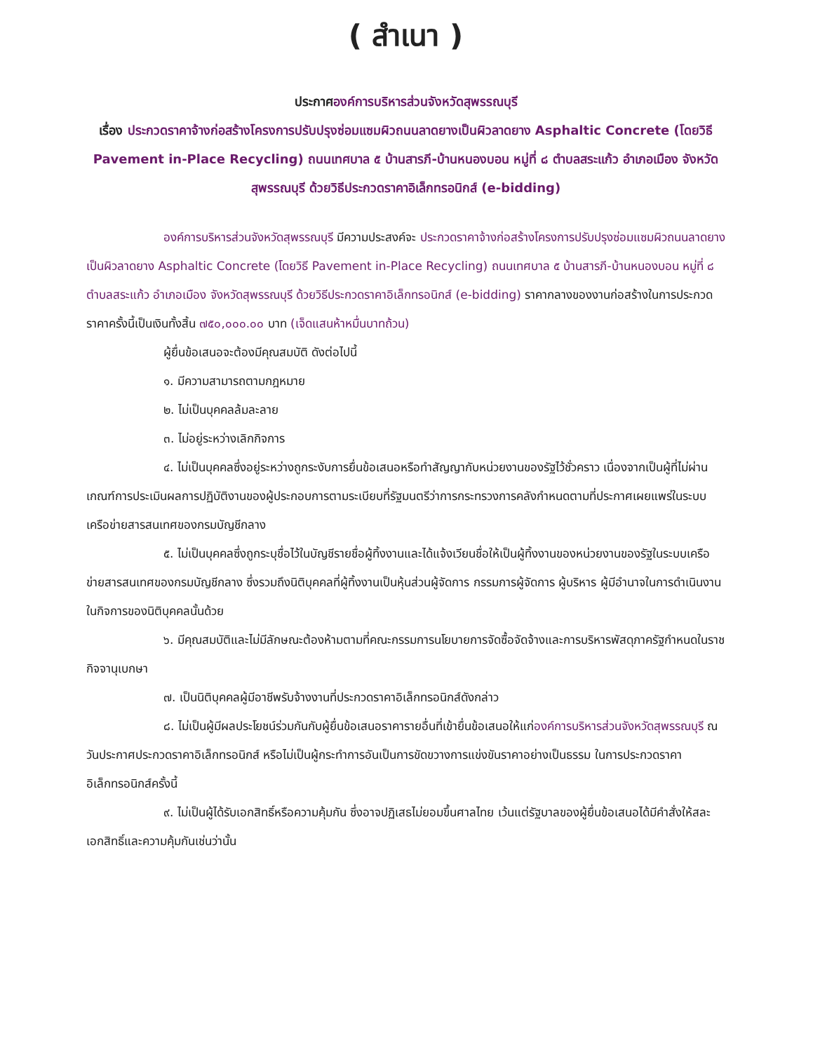( สำเนา )
ประกาศองค์การบริหารส่วนจังหวัดสุพรรณบุรี
เรื่อง ประกวดราคาจ้างก่อสร้างโครงการปรับปรุงซ่อมแซมผิวถนนลาดยางเป็นผิวลาดยาง Asphaltic Concrete (โดยวิธี Pavement in-Place Recycling) ถนนเทศบาล ๕ บ้านสารภี-บ้านหนองบอน หมู่ที่ ๘ ตำบลสระแก้ว อำเภอเมือง จังหวัดสุพรรณบุรี ด้วยวิธีประกวดราคาอิเล็กทรอนิกส์ (e-bidding)
องค์การบริหารส่วนจังหวัดสุพรรณบุรี มีความประสงค์จะ ประกวดราคาจ้างก่อสร้างโครงการปรับปรุงซ่อมแซมผิวถนนลาดยางเป็นผิวลาดยาง Asphaltic Concrete (โดยวิธี Pavement in-Place Recycling) ถนนเทศบาล ๕ บ้านสารภี-บ้านหนองบอน หมู่ที่ ๘ ตำบลสระแก้ว อำเภอเมือง จังหวัดสุพรรณบุรี ด้วยวิธีประกวดราคาอิเล็กทรอนิกส์ (e-bidding) ราคากลางของงานก่อสร้างในการประกวดราคาครั้งนี้เป็นเงินทั้งสิ้น ๗๕๐,๐๐๐.๐๐ บาท (เจ็ดแสนห้าหมื่นบาทถ้วน)
ผู้ยื่นข้อเสนอจะต้องมีคุณสมบัติ ดังต่อไปนี้
๑. มีความสามารถตามกฎหมาย
๒. ไม่เป็นบุคคลล้มละลาย
๓. ไม่อยู่ระหว่างเลิกกิจการ
๔. ไม่เป็นบุคคลซึ่งอยู่ระหว่างถูกระงับการยื่นข้อเสนอหรือทำสัญญากับหน่วยงานของรัฐไว้ชั่วคราว เนื่องจากเป็นผู้ที่ไม่ผ่านเกณฑ์การประเมินผลการปฏิบัติงานของผู้ประกอบการตามระเบียบที่รัฐมนตรีว่าการกระทรวงการคลังกำหนดตามที่ประกาศเผยแพร่ในระบบเครือข่ายสารสนเทศของกรมบัญชีกลาง
๕. ไม่เป็นบุคคลซึ่งถูกระบุชื่อไว้ในบัญชีรายชื่อผู้ทิ้งงานและได้แจ้งเวียนชื่อให้เป็นผู้ทิ้งงานของหน่วยงานของรัฐในระบบเครือข่ายสารสนเทศของกรมบัญชีกลาง ซึ่งรวมถึงนิติบุคคลที่ผู้ทิ้งงานเป็นหุ้นส่วนผู้จัดการ กรรมการผู้จัดการ ผู้บริหาร ผู้มีอำนาจในการดำเนินงานในกิจการของนิติบุคคลนั้นด้วย
๖. มีคุณสมบัติและไม่มีลักษณะต้องห้ามตามที่คณะกรรมการนโยบายการจัดซื้อจัดจ้างและการบริหารพัสดุภาครัฐกำหนดในราชกิจจานุเบกษา
๗. เป็นนิติบุคคลผู้มีอาชีพรับจ้างงานที่ประกวดราคาอิเล็กทรอนิกส์ดังกล่าว
๘. ไม่เป็นผู้มีผลประโยชน์ร่วมกันกับผู้ยื่นข้อเสนอราคารายอื่นที่เข้ายื่นข้อเสนอให้แก่องค์การบริหารส่วนจังหวัดสุพรรณบุรี ณ วันประกาศประกวดราคาอิเล็กทรอนิกส์ หรือไม่เป็นผู้กระทำการอันเป็นการขัดขวางการแข่งขันราคาอย่างเป็นธรรม ในการประกวดราคาอิเล็กทรอนิกส์ครั้งนี้
๙. ไม่เป็นผู้ได้รับเอกสิทธิ์หรือความคุ้มกัน ซึ่งอาจปฏิเสธไม่ยอมขึ้นศาลไทย เว้นแต่รัฐบาลของผู้ยื่นข้อเสนอได้มีคำสั่งให้สละเอกสิทธิ์และความคุ้มกันเช่นว่านั้น